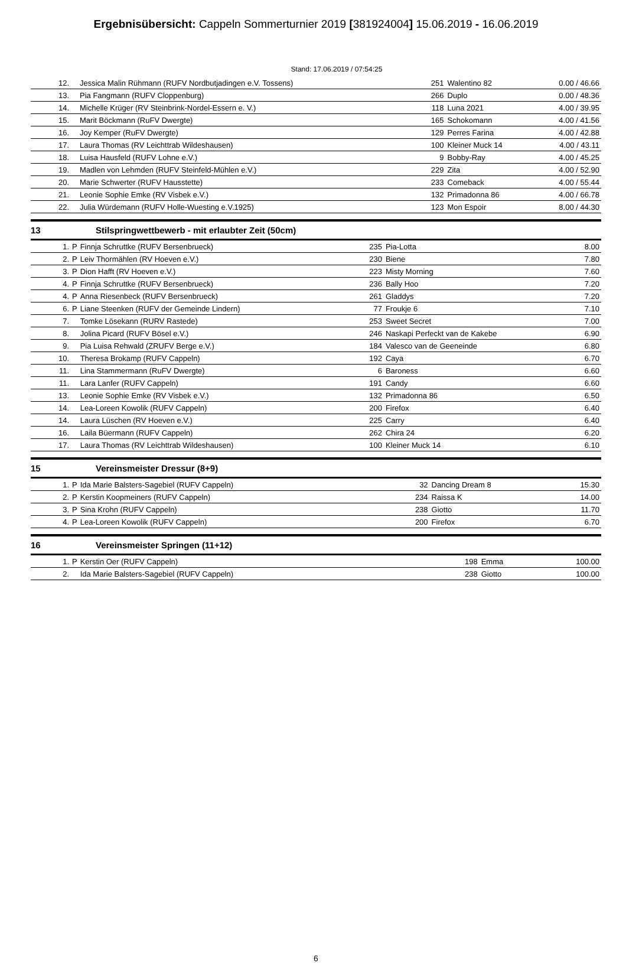Ergebnisübersicht: Cappeln Sommerturnier 2019 [381924004] 15.06.2019 - 16.06.2019
Stand: 17.06.2019 / 07:54:25
| 12. | | Jessica Malin Rühmann (RUFV Nordbutjadingen e.V. Tossens) | 251 | Walentino 82 | 0.00 / 46.66 |
| 13. | | Pia Fangmann (RUFV Cloppenburg) | 266 | Duplo | 0.00 / 48.36 |
| 14. | | Michelle Krüger (RV Steinbrink-Nordel-Essern e. V.) | 118 | Luna 2021 | 4.00 / 39.95 |
| 15. | | Marit Böckmann (RuFV Dwergte) | 165 | Schokomann | 4.00 / 41.56 |
| 16. | | Joy Kemper (RuFV Dwergte) | 129 | Perres Farina | 4.00 / 42.88 |
| 17. | | Laura Thomas (RV Leichttrab Wildeshausen) | 100 | Kleiner Muck 14 | 4.00 / 43.11 |
| 18. | | Luisa Hausfeld (RUFV Lohne e.V.) | 9 | Bobby-Ray | 4.00 / 45.25 |
| 19. | | Madlen von Lehmden (RUFV Steinfeld-Mühlen e.V.) | 229 | Zita | 4.00 / 52.90 |
| 20. | | Marie Schwerter (RUFV Hausstette) | 233 | Comeback | 4.00 / 55.44 |
| 21. | | Leonie Sophie Emke (RV Visbek e.V.) | 132 | Primadonna 86 | 4.00 / 66.78 |
| 22. | | Julia Würdemann (RUFV Holle-Wuesting e.V.1925) | 123 | Mon Espoir | 8.00 / 44.30 |
13 Stilspringwettbewerb - mit erlaubter Zeit (50cm)
| 1. | P | Finnja Schruttke (RUFV Bersenbrueck) | 235 | Pia-Lotta | 8.00 |
| 2. | P | Leiv Thormählen (RV Hoeven e.V.) | 230 | Biene | 7.80 |
| 3. | P | Dion Hafft (RV Hoeven e.V.) | 223 | Misty Morning | 7.60 |
| 4. | P | Finnja Schruttke (RUFV Bersenbrueck) | 236 | Bally Hoo | 7.20 |
| 4. | P | Anna Riesenbeck (RUFV Bersenbrueck) | 261 | Gladdys | 7.20 |
| 6. | P | Liane Steenken (RUFV der Gemeinde Lindern) | 77 | Froukje 6 | 7.10 |
| 7. | | Tomke Lösekann (RURV Rastede) | 253 | Sweet Secret | 7.00 |
| 8. | | Jolina Picard (RUFV Bösel e.V.) | 246 | Naskapi Perfeckt van de Kakebe | 6.90 |
| 9. | | Pia Luisa Rehwald (ZRUFV Berge e.V.) | 184 | Valesco van de Geeneinde | 6.80 |
| 10. | | Theresa Brokamp (RUFV Cappeln) | 192 | Caya | 6.70 |
| 11. | | Lina Stammermann (RuFV Dwergte) | 6 | Baroness | 6.60 |
| 11. | | Lara Lanfer (RUFV Cappeln) | 191 | Candy | 6.60 |
| 13. | | Leonie Sophie Emke (RV Visbek e.V.) | 132 | Primadonna 86 | 6.50 |
| 14. | | Lea-Loreen Kowolik (RUFV Cappeln) | 200 | Firefox | 6.40 |
| 14. | | Laura Lüschen (RV Hoeven e.V.) | 225 | Carry | 6.40 |
| 16. | | Laila Büermann (RUFV Cappeln) | 262 | Chira 24 | 6.20 |
| 17. | | Laura Thomas (RV Leichttrab Wildeshausen) | 100 | Kleiner Muck 14 | 6.10 |
15 Vereinsmeister Dressur (8+9)
| 1. | P | Ida Marie Balsters-Sagebiel (RUFV Cappeln) | 32 | Dancing Dream 8 | 15.30 |
| 2. | P | Kerstin Koopmeiners (RUFV Cappeln) | 234 | Raissa K | 14.00 |
| 3. | P | Sina Krohn (RUFV Cappeln) | 238 | Giotto | 11.70 |
| 4. | P | Lea-Loreen Kowolik (RUFV Cappeln) | 200 | Firefox | 6.70 |
16 Vereinsmeister Springen (11+12)
| 1. | P | Kerstin Oer (RUFV Cappeln) | 198 | Emma | 100.00 |
| 2. | | Ida Marie Balsters-Sagebiel (RUFV Cappeln) | 238 | Giotto | 100.00 |
6